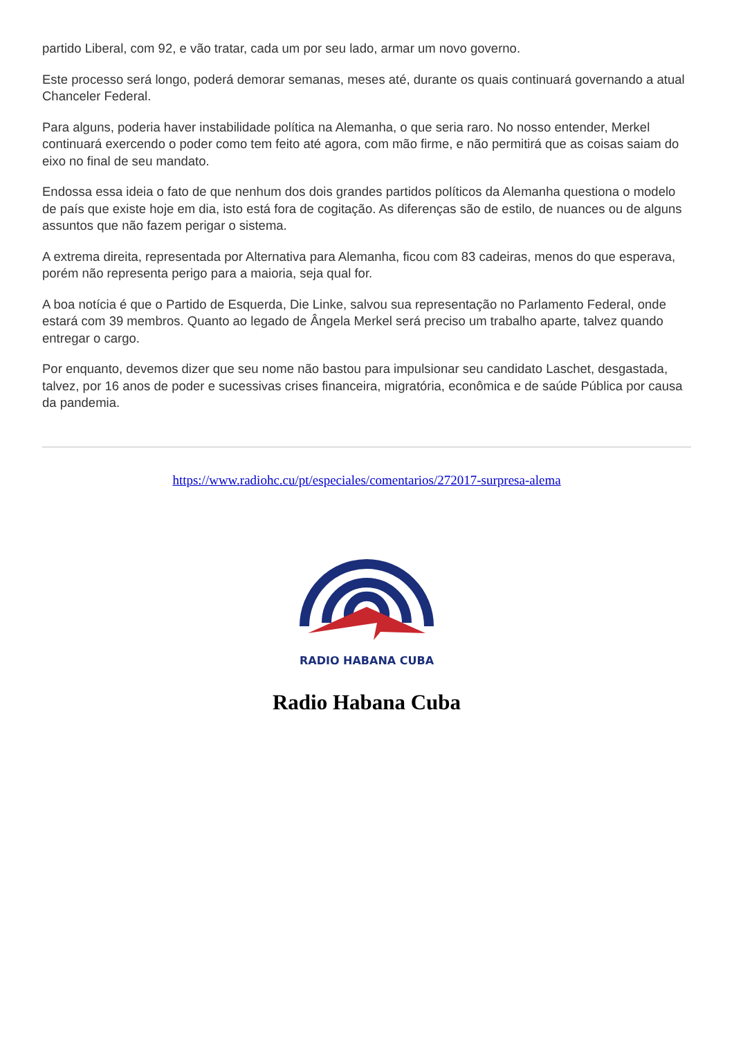partido Liberal, com 92, e vão tratar, cada um por seu lado, armar um novo governo.
Este processo será longo, poderá demorar semanas, meses até, durante os quais continuará governando a atual Chanceler Federal.
Para alguns, poderia haver instabilidade política na Alemanha, o que seria raro. No nosso entender, Merkel continuará exercendo o poder como tem feito até agora, com mão firme, e não permitirá que as coisas saiam do eixo no final de seu mandato.
Endossa essa ideia o fato de que nenhum dos dois grandes partidos políticos da Alemanha questiona o modelo de país que existe hoje em dia, isto está fora de cogitação. As diferenças são de estilo, de nuances ou de alguns assuntos que não fazem perigar o sistema.
A extrema direita, representada por Alternativa para Alemanha, ficou com 83 cadeiras, menos do que esperava, porém não representa perigo para a maioria, seja qual for.
A boa notícia é que o Partido de Esquerda, Die Linke, salvou sua representação no Parlamento Federal, onde estará com 39 membros. Quanto ao legado de Ângela Merkel será preciso um trabalho aparte, talvez quando entregar o cargo.
Por enquanto, devemos dizer que seu nome não bastou para impulsionar seu candidato Laschet, desgastada, talvez, por 16 anos de poder e sucessivas crises financeira, migratória, econômica e de saúde Pública por causa da pandemia.
https://www.radiohc.cu/pt/especiales/comentarios/272017-surpresa-alema
RADIO HABANA CUBA
Radio Habana Cuba